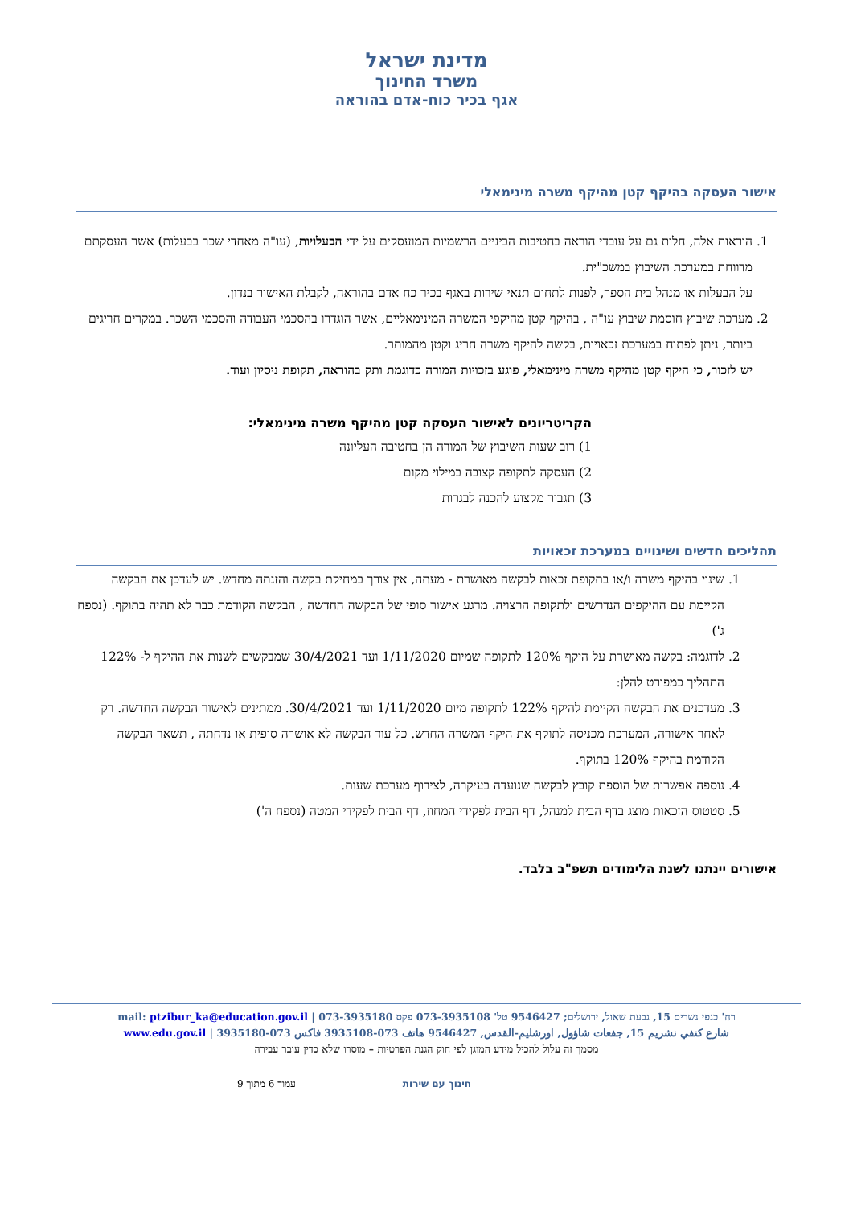מדינת ישראל
משרד החינוך
אגף בכיר כוח-אדם בהוראה
אישור העסקה בהיקף קטן מהיקף משרה מינימאלי
1. הוראות אלה, חלות גם על עובדי הוראה בחטיבות הביניים הרשמיות המועסקים על ידי הבעלויות, (עו"ה מאחדי שכר בבעלות) אשר העסקתם מדווחת במערכת השיבוץ במשכ"ית.
על הבעלות או מנהל בית הספר, לפנות לתחום תנאי שירות באגף בכיר כח אדם בהוראה, לקבלת האישור בנדון.
2. מערכת שיבוץ חוסמת שיבוץ עו"ה , בהיקף קטן מהיקפי המשרה המינימאליים, אשר הוגדרו בהסכמי העבודה והסכמי השכר. במקרים חריגים ביותר, ניתן לפתוח במערכת זכאויות, בקשה להיקף משרה חריג וקטן מהמותר.
יש לזכור, כי היקף קטן מהיקף משרה מינימאלי, פוגע בזכויות המורה כדוגמת ותק בהוראה, תקופת ניסיון ועוד.
הקריטריונים לאישור העסקה קטן מהיקף משרה מינימאלי:
1) רוב שעות השיבוץ של המורה הן בחטיבה העליונה
2) העסקה לתקופה קצובה במילוי מקום
3) תגבור מקצוע להכנה לבגרות
תהליכים חדשים ושינויים במערכת זכאויות
1. שינוי בהיקף משרה ו/או בתקופת זכאות לבקשה מאושרת - מעתה, אין צורך במחיקת בקשה והזנתה מחדש. יש לעדכן את הבקשה הקיימת עם ההיקפים הנדרשים ולתקופה הרצויה. מרגע אישור סופי של הבקשה החדשה , הבקשה הקודמת כבר לא תהיה בתוקף. (נספח ג')
2. לדוגמה: בקשה מאושרת על היקף 120% לתקופה שמיום 1/11/2020 ועד 30/4/2021 שמבקשים לשנות את ההיקף ל- 122% התהליך כמפורט להלן:
3. מעדכנים את הבקשה הקיימת להיקף 122% לתקופה מיום 1/11/2020 ועד 30/4/2021. ממתינים לאישור הבקשה החדשה. רק לאחר אישורה, המערכת מכניסה לתוקף את היקף המשרה החדש. כל עוד הבקשה לא אושרה סופית או נדחתה , תשאר הבקשה הקודמת בהיקף 120% בתוקף.
4. נוספה אפשרות של הוספת קובץ לבקשה שנועדה בעיקרה, לצירוף מערכת שעות.
5. סטטוס הזכאות מוצג בדף הבית למנהל, דף הבית לפקידי המחוז, דף הבית לפקידי המטה (נספח ה')
אישורים יינתנו לשנת הלימודים תשפ"ב בלבד.
רח' כנפי נשרים 15, גבעת שאול, ירושלים; 9546427 טל' 073-3935108 פקס 073-3935180 | mail: ptzibur_ka@education.gov.il
شارع كنفي نشريم 15, جفعات شاؤول, اورشليم-القدس, 9546427 هاتف 073-3935108 فاكس 073-3935180 | www.edu.gov.il
מסמך זה עלול להכיל מידע המוגן לפי חוק הגנת הפרטיות – מוסרו שלא כדין עובר עבירה
חינוך עם שירות עמוד 6 מתוך 9